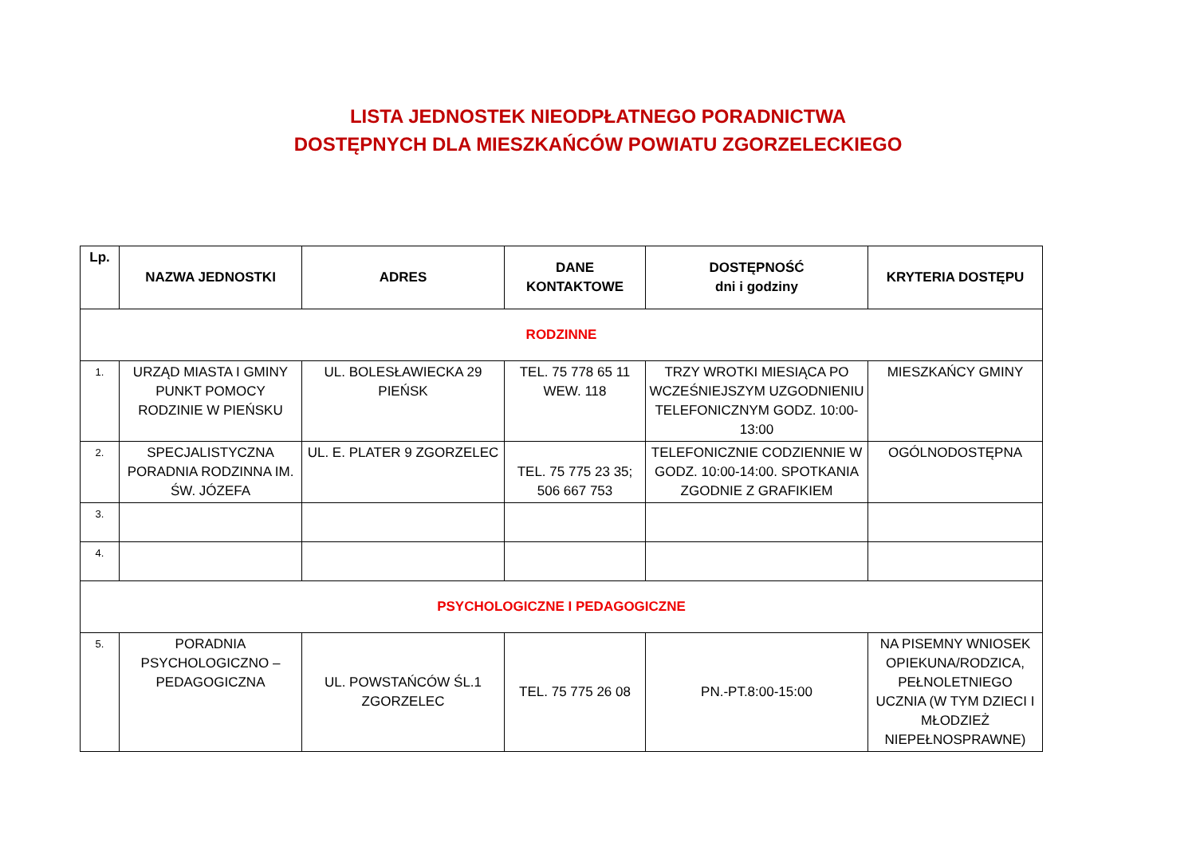LISTA JEDNOSTEK NIEODPŁATNEGO PORADNICTWA
DOSTĘPNYCH DLA MIESZKAŃCÓW POWIATU ZGORZELECKIEGO
| Lp. | NAZWA JEDNOSTKI | ADRES | DANE KONTAKTOWE | DOSTĘPNOŚĆ dni i godziny | KRYTERIA DOSTĘPU |
| --- | --- | --- | --- | --- | --- |
| RODZINNE | | | | | |
| 1. | URZĄD MIASTA I GMINY PUNKT POMOCY RODZINIE W PIEŃSKU | UL. BOLESŁAWIECKA 29 PIEŃSK | TEL. 75 778 65 11 WEW. 118 | TRZY WROTKI MIESIĄCA PO WCZEŚNIEJSZYM UZGODNIENIU TELEFONICZNYM GODZ. 10:00-13:00 | MIESZKAŃCY GMINY |
| 2. | SPECJALISTYCZNA PORADNIA RODZINNA IM. ŚW. JÓZEFA | UL. E. PLATER 9 ZGORZELEC | TEL. 75 775 23 35; 506 667 753 | TELEFONICZNIE CODZIENNIE W GODZ. 10:00-14:00. SPOTKANIA ZGODNIE Z GRAFIKIEM | OGÓLNODOSTĘPNA |
| 3. | | | | | |
| 4. | | | | | |
| PSYCHOLOGICZNE I PEDAGOGICZNE | | | | | |
| 5. | PORADNIA PSYCHOLOGICZNO – PEDAGOGICZNA | UL. POWSTAŃCÓW ŚL.1 ZGORZELEC | TEL. 75 775 26 08 | PN.-PT.8:00-15:00 | NA PISEMNY WNIOSEK OPIEKUNA/RODZICA, PEŁNOLETNIEGO UCZNIA (W TYM DZIECI I MŁODZIEŻ NIEPEŁNOSPRAWNE) |